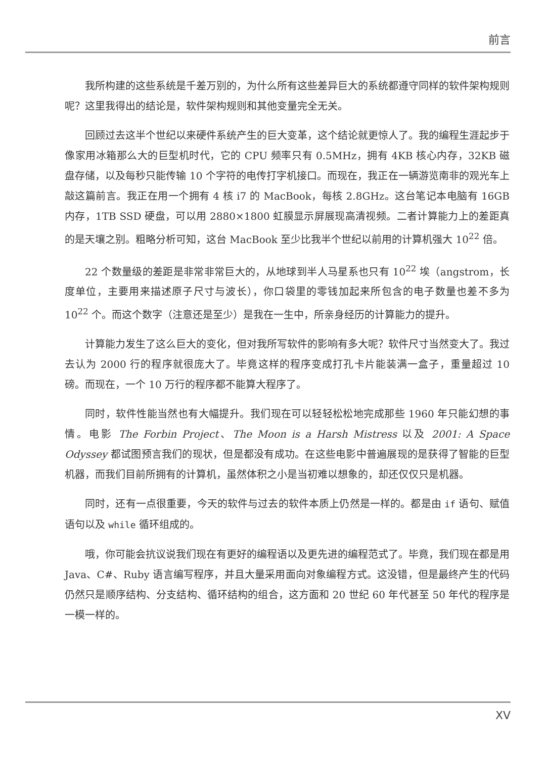前言
我所构建的这些系统是千差万别的，为什么所有这些差异巨大的系统都遵守同样的软件架构规则呢？这里我得出的结论是，软件架构规则和其他变量完全无关。
回顾过去这半个世纪以来硬件系统产生的巨大变革，这个结论就更惊人了。我的编程生涯起步于像家用冰箱那么大的巨型机时代，它的 CPU 频率只有 0.5MHz，拥有 4KB 核心内存，32KB 磁盘存储，以及每秒只能传输 10 个字符的电传打字机接口。而现在，我正在一辆游览南非的观光车上敲这篇前言。我正在用一个拥有 4 核 i7 的 MacBook，每核 2.8GHz。这台笔记本电脑有 16GB 内存，1TB SSD 硬盘，可以用 2880×1800 虹膜显示屏展现高清视频。二者计算能力上的差距真的是天壤之别。粗略分析可知，这台 MacBook 至少比我半个世纪以前用的计算机强大 10<sup>22</sup> 倍。
22 个数量级的差距是非常非常巨大的，从地球到半人马星系也只有 10<sup>22</sup> 埃（angstrom，长度单位，主要用来描述原子尺寸与波长），你口袋里的零钱加起来所包含的电子数量也差不多为 10<sup>22</sup> 个。而这个数字（注意还是至少）是我在一生中，所亲身经历的计算能力的提升。
计算能力发生了这么巨大的变化，但对我所写软件的影响有多大呢？软件尺寸当然变大了。我过去认为 2000 行的程序就很庞大了。毕竟这样的程序变成打孔卡片能装满一盒子，重量超过 10 磅。而现在，一个 10 万行的程序都不能算大程序了。
同时，软件性能当然也有大幅提升。我们现在可以轻轻松松地完成那些 1960 年只能幻想的事情。电影 The Forbin Project、The Moon is a Harsh Mistress 以及 2001: A Space Odyssey 都试图预言我们的现状，但是都没有成功。在这些电影中普遍展现的是获得了智能的巨型机器，而我们目前所拥有的计算机，虽然体积之小是当初难以想象的，却还仅仅只是机器。
同时，还有一点很重要，今天的软件与过去的软件本质上仍然是一样的。都是由 if 语句、赋值语句以及 while 循环组成的。
哦，你可能会抗议说我们现在有更好的编程语以及更先进的编程范式了。毕竟，我们现在都是用 Java、C#、Ruby 语言编写程序，并且大量采用面向对象编程方式。这没错，但是最终产生的代码仍然只是顺序结构、分支结构、循环结构的组合，这方面和 20 世纪 60 年代甚至 50 年代的程序是一模一样的。
XV